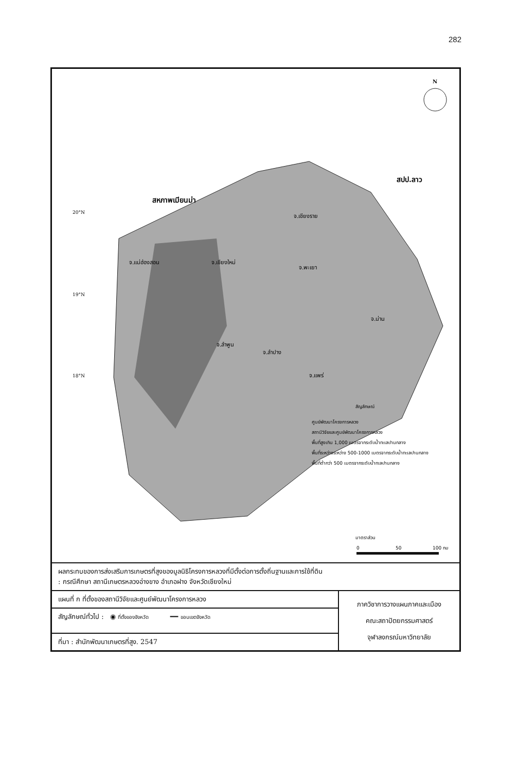282
N
สหภาพเมียนม่า
สปป.ลาว
จ.เชียงราย
จ.แม่ฮ่องสอน
จ.เชียงใหม่
จ.พะเยา
จ.น่าน
จ.ลำพูน
จ.ลำปาง
จ.แพร่
20°N
19°N
18°N
สัญลักษณ์
ศูนย์พัฒนาโครงการหลวง
สถานีวิจัยและศูนย์พัฒนาโครงการหลวง
พื้นที่สูงเกิน 1,000 เมตรจากระดับน้ำทะเลปานกลาง
พื้นที่ระหว่างระหว่าง 500-1000 เมตรจากระดับน้ำทะเลปานกลาง
พื้นที่ต่ำกว่า 500 เมตรจากระดับน้ำทะลปานกลาง
มาตราส่วน
0
50
100 กม
| ผลกระทบของการส่งเสริมการเกษตรที่สูงของมูลนิธิโครงการหลวงที่มีตั้งต่อการตั้งถิ่นฐานและการใช้ที่ดิน : กรณีศึกษา สถานีเกษตรหลวงอ่างขาง อำเภอฝาง จังหวัดเชียงใหม่ | |
| แผนที่ ก ที่ตั้งของสถานีวิจัยและศูนย์พัฒนาโครงการหลวง | ภาควิชาการวางแผนภาคและเมือง คณะสถาปัตยกรรมศาสตร์ จุฬาลงกรณ์มหาวิทยาลัย |
| สัญลักษณ์ทั่วไป : ◉ ที่ตั้งของจังหวัด ━━ ขอบเขตจังหวัด | |
| ที่มา : สำนักพัฒนาเกษตรที่สูง. 2547 | |